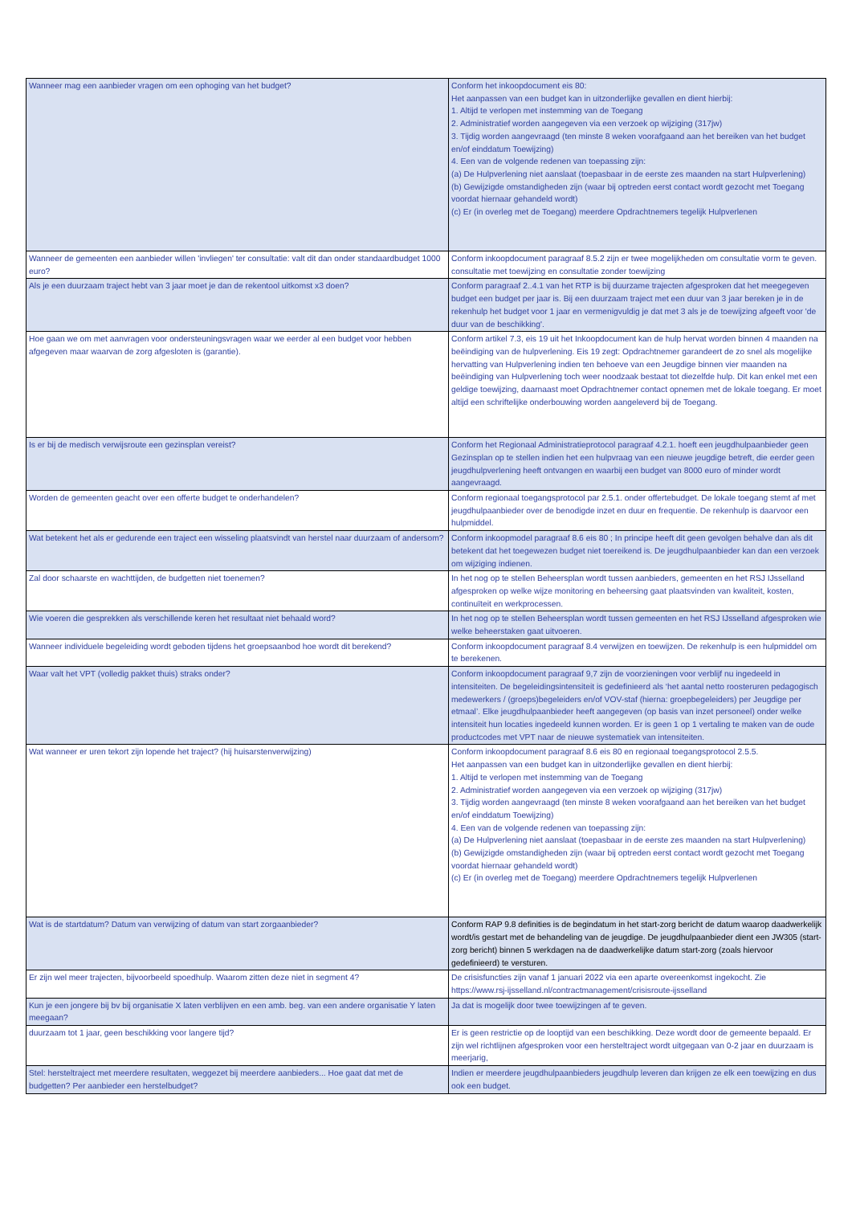| Wanneer mag een aanbieder vragen om een ophoging van het budget? | Conform het inkoopdocument eis 80: Het aanpassen van een budget kan in uitzonderlijke gevallen en dient hierbij: 1. Altijd te verlopen met instemming van de Toegang 2. Administratief worden aangegeven via een verzoek op wijziging (317jw) 3. Tijdig worden aangevraagd (ten minste 8 weken voorafgaand aan het bereiken van het budget en/of einddatum Toewijzing) 4. Een van de volgende redenen van toepassing zijn: (a) De Hulpverlening niet aanslaat (toepasbaar in de eerste zes maanden na start Hulpverlening) (b) Gewijzigde omstandigheden zijn (waar bij optreden eerst contact wordt gezocht met Toegang voordat hiernaar gehandeld wordt) (c) Er (in overleg met de Toegang) meerdere Opdrachtnemers tegelijk Hulpverlenen |
| Wanneer de gemeenten een aanbieder willen 'invliegen' ter consultatie: valt dit dan onder standaardbudget 1000 euro? | Conform inkoopdocument paragraaf 8.5.2 zijn er twee mogelijkheden om consultatie vorm te geven. consultatie met toewijzing en consultatie zonder toewijzing |
| Als je een duurzaam traject hebt van 3 jaar moet je dan de rekentool uitkomst x3 doen? | Conform paragraaf 2..4.1 van het RTP is bij duurzame trajecten afgesproken dat het meegegeven budget een budget per jaar is. Bij een duurzaam traject met een duur van 3 jaar bereken je in de rekenhulp het budget voor 1 jaar en vermenigvuldig je dat met 3 als je de toewijzing afgeeft voor 'de duur van de beschikking'. |
| Hoe gaan we om met aanvragen voor ondersteuningsvragen waar we eerder al een budget voor hebben afgegeven maar waarvan de zorg afgesloten is (garantie). | Conform artikel 7.3, eis 19 uit het Inkoopdocument kan de hulp hervat worden binnen 4 maanden na beëindiging van de hulpverlening. Eis 19 zegt: Opdrachtnemer garandeert de zo snel als mogelijke hervatting van Hulpverlening indien ten behoeve van een Jeugdige binnen vier maanden na beëindiging van Hulpverlening toch weer noodzaak bestaat tot diezelfde hulp. Dit kan enkel met een geldige toewijzing, daarnaast moet Opdrachtnemer contact opnemen met de lokale toegang. Er moet altijd een schriftelijke onderbouwing worden aangeleverd bij de Toegang. |
| Is er bij de medisch verwijsroute een gezinsplan vereist? | Conform het Regionaal Administratieprotocol paragraaf 4.2.1. hoeft een jeugdhulpaanbieder geen Gezinsplan op te stellen indien het een hulpvraag van een nieuwe jeugdige betreft, die eerder geen jeugdhulpverlening heeft ontvangen en waarbij een budget van 8000 euro of minder wordt aangevraagd. |
| Worden de gemeenten geacht over een offerte budget te onderhandelen? | Conform regionaal toegangsprotocol par 2.5.1. onder offertebudget. De lokale toegang stemt af met jeugdhulpaanbieder over de benodigde inzet en duur en frequentie. De rekenhulp is daarvoor een hulpmiddel. |
| Wat betekent het als er gedurende een traject een wisseling plaatsvindt van herstel naar duurzaam of andersom? | Conform inkoopmodel paragraaf 8.6 eis 80 ; In principe heeft dit geen gevolgen behalve dan als dit betekent dat het toegewezen budget niet toereikend is. De jeugdhulpaanbieder kan dan een verzoek om wijziging indienen. |
| Zal door schaarste en wachttijden, de budgetten niet toenemen? | In het nog op te stellen Beheersplan wordt tussen aanbieders, gemeenten en het RSJ IJsselland afgesproken op welke wijze monitoring en beheersing gaat plaatsvinden van kwaliteit, kosten, continuïteit en werkprocessen. |
| Wie voeren die gesprekken als verschillende keren het resultaat niet behaald word? | In het nog op te stellen Beheersplan wordt tussen gemeenten en het RSJ IJsselland afgesproken wie welke beheerstaken gaat uitvoeren. |
| Wanneer individuele begeleiding wordt geboden tijdens het groepsaanbod hoe wordt dit berekend? | Conform inkoopdocument paragraaf 8.4 verwijzen en toewijzen. De rekenhulp is een hulpmiddel om te berekenen. |
| Waar valt het VPT (volledig pakket thuis) straks onder? | Conform inkoopdocument paragraaf 9,7 zijn de voorzieningen voor verblijf nu ingedeeld in intensiteiten. De begeleidingsintensiteit is gedefinieerd als ‘het aantal netto roosteruren pedagogisch medewerkers / (groeps)begeleiders en/of VOV-staf (hierna: groepbegeleiders) per Jeugdige per etmaal’. Elke jeugdhulpaanbieder heeft aangegeven (op basis van inzet personeel) onder welke intensiteit hun locaties ingedeeld kunnen worden. Er is geen 1 op 1 vertaling te maken van de oude productcodes met VPT naar de nieuwe systematiek van intensiteiten. |
| Wat wanneer er uren tekort zijn lopende het traject? (hij huisarstenverwijzing) | Conform inkoopdocument paragraaf 8.6 eis 80 en regionaal toegangsprotocol 2.5.5. Het aanpassen van een budget kan in uitzonderlijke gevallen en dient hierbij: 1. Altijd te verlopen met instemming van de Toegang 2. Administratief worden aangegeven via een verzoek op wijziging (317jw) 3. Tijdig worden aangevraagd (ten minste 8 weken voorafgaand aan het bereiken van het budget en/of einddatum Toewijzing) 4. Een van de volgende redenen van toepassing zijn: (a) De Hulpverlening niet aanslaat (toepasbaar in de eerste zes maanden na start Hulpverlening) (b) Gewijzigde omstandigheden zijn (waar bij optreden eerst contact wordt gezocht met Toegang voordat hiernaar gehandeld wordt) (c) Er (in overleg met de Toegang) meerdere Opdrachtnemers tegelijk Hulpverlenen |
| Wat is de startdatum? Datum van verwijzing of datum van start zorgaanbieder? | Conform RAP 9.8 definities is de begindatum in het start-zorg bericht de datum waarop daadwerkelijk wordt/is gestart met de behandeling van de jeugdige. De jeugdhulpaanbieder dient een JW305 (start-zorg bericht) binnen 5 werkdagen na de daadwerkelijke datum start-zorg (zoals hiervoor gedefinieerd) te versturen. |
| Er zijn wel meer trajecten, bijvoorbeeld spoedhulp. Waarom zitten deze niet in segment 4? | De crisisfuncties zijn vanaf 1 januari 2022 via een aparte overeenkomst ingekocht. Zie https://www.rsj-ijsselland.nl/contractmanagement/crisisroute-ijsselland |
| Kun je een jongere bij bv bij organisatie X laten verblijven en een amb. beg. van een andere organisatie Y laten meegaan? | Ja dat is mogelijk door twee toewijzingen af te geven. |
| duurzaam tot 1 jaar, geen beschikking voor langere tijd? | Er is geen restrictie op de looptijd van een beschikking. Deze wordt door de gemeente bepaald. Er zijn wel richtlijnen afgesproken voor een hersteltraject wordt uitgegaan van 0-2 jaar en duurzaam is meerjarig, |
| Stel: hersteltraject met meerdere resultaten, weggezet bij meerdere aanbieders... Hoe gaat dat met de budgetten? Per aanbieder een herstelbudget? | Indien er meerdere jeugdhulpaanbieders jeugdhulp leveren dan krijgen ze elk een toewijzing en dus ook een budget. |